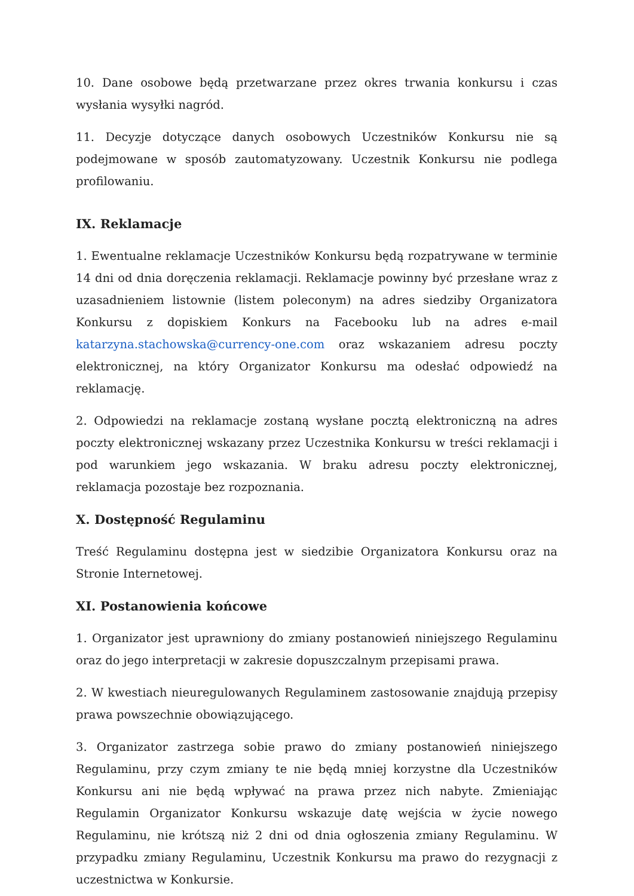10. Dane osobowe będą przetwarzane przez okres trwania konkursu i czas wysłania wysyłki nagród.
11. Decyzje dotyczące danych osobowych Uczestników Konkursu nie są podejmowane w sposób zautomatyzowany. Uczestnik Konkursu nie podlega profilowaniu.
IX. Reklamacje
1. Ewentualne reklamacje Uczestników Konkursu będą rozpatrywane w terminie 14 dni od dnia doręczenia reklamacji. Reklamacje powinny być przesłane wraz z uzasadnieniem listownie (listem poleconym) na adres siedziby Organizatora Konkursu z dopiskiem Konkurs na Facebooku lub na adres e-mail katarzyna.stachowska@currency-one.com oraz wskazaniem adresu poczty elektronicznej, na który Organizator Konkursu ma odesłać odpowiedź na reklamację.
2. Odpowiedzi na reklamacje zostaną wysłane pocztą elektroniczną na adres poczty elektronicznej wskazany przez Uczestnika Konkursu w treści reklamacji i pod warunkiem jego wskazania. W braku adresu poczty elektronicznej, reklamacja pozostaje bez rozpoznania.
X. Dostępność Regulaminu
Treść Regulaminu dostępna jest w siedzibie Organizatora Konkursu oraz na Stronie Internetowej.
XI. Postanowienia końcowe
1. Organizator jest uprawniony do zmiany postanowień niniejszego Regulaminu oraz do jego interpretacji w zakresie dopuszczalnym przepisami prawa.
2. W kwestiach nieuregulowanych Regulaminem zastosowanie znajdują przepisy prawa powszechnie obowiązującego.
3. Organizator zastrzega sobie prawo do zmiany postanowień niniejszego Regulaminu, przy czym zmiany te nie będą mniej korzystne dla Uczestników Konkursu ani nie będą wpływać na prawa przez nich nabyte. Zmieniając Regulamin Organizator Konkursu wskazuje datę wejścia w życie nowego Regulaminu, nie krótszą niż 2 dni od dnia ogłoszenia zmiany Regulaminu. W przypadku zmiany Regulaminu, Uczestnik Konkursu ma prawo do rezygnacji z uczestnictwa w Konkursie.